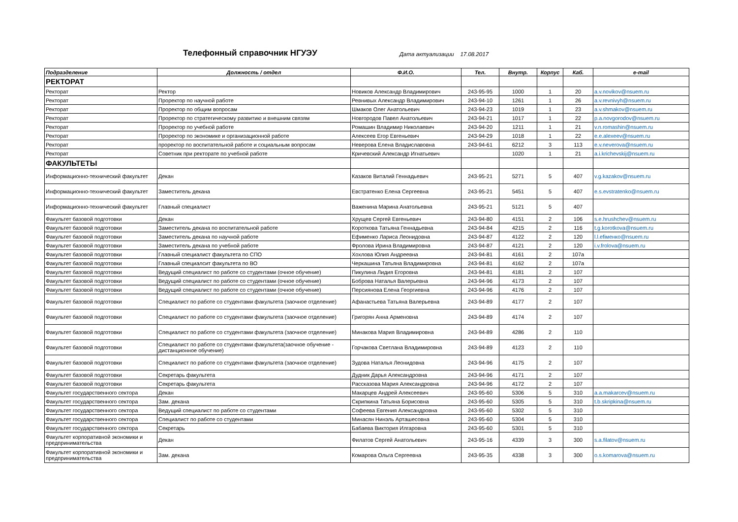Телефонный справочник НГУЭУ
Дата актуализации 17.08.2017
| Подразделение | Должность / отдел | Ф.И.О. | Тел. | Внутр. | Корпус | Каб. | e-mail |
| --- | --- | --- | --- | --- | --- | --- | --- |
| РЕКТОРАТ | | | | | | | |
| Ректорат | Ректор | Новиков Александр Владимирович | 243-95-95 | 1000 | 1 | 20 | a.v.novikov@nsuem.ru |
| Ректорат | Проректор по научной работе | Ревнивых Александр Владимирович | 243-94-10 | 1261 | 1 | 26 | a.v.revnivyh@nsuem.ru |
| Ректорат | Проректор по общим вопросам | Шмаков Олег Анатольевич | 243-94-23 | 1019 | 1 | 23 | a.v.shmakov@nsuem.ru |
| Ректорат | Проректор по стратегическому развитию и внешним связям | Новгородов Павел Анатольевич | 243-94-21 | 1017 | 1 | 22 | p.a.novgorodov@nsuem.ru |
| Ректорат | Проректор по учебной работе | Ромашин Владимир Николаевич | 243-94-20 | 1211 | 1 | 21 | v.n.romashin@nsuem.ru |
| Ректорат | Проректор по экономике и организационной работе | Алексеев Егор Евгеньевич | 243-94-29 | 1018 | 1 | 22 | e.e.alexeev@nsuem.ru |
| Ректорат | проректор по воспитательной работе и социальным вопросам | Неверова Елена Владиславовна | 243-94-61 | 6212 | 3 | 113 | e.v.neverova@nsuem.ru |
| Ректорат | Советник при ректорате по учебной работе | Кричевский Александр Игнатьевич | | 1020 | 1 | 21 | a.i.krichevskij@nsuem.ru |
| ФАКУЛЬТЕТЫ | | | | | | | |
| Информационно-технический факультет | Декан | Казаков Виталий Геннадьевич | 243-95-21 | 5271 | 5 | 407 | v.g.kazakov@nsuem.ru |
| Информационно-технический факультет | Заместитель декана | Евстратенко Елена Сергеевна | 243-95-21 | 5451 | 5 | 407 | e.s.evstratenko@nsuem.ru |
| Информационно-технический факультет | Главный специалист | Важенина Марина Анатольевна | 243-95-21 | 5121 | 5 | 407 | |
| Факультет базовой подготовки | Декан | Хрущев Сергей Евгеньевич | 243-94-80 | 4151 | 2 | 106 | s.e.hrushchev@nsuem.ru |
| Факультет базовой подготовки | Заместитель декана по воспитательной работе | Короткова Татьяна Геннадьевна | 243-94-84 | 4215 | 2 | 116 | t.g.korotkova@nsuem.ru |
| Факультет базовой подготовки | Заместитель декана по научной работе | Ефименко Лариса Леонидовна | 243-94-87 | 4122 | 2 | 120 | l.l.efiменко@nsuem.ru |
| Факультет базовой подготовки | Заместитель декана по учебной работе | Фролова Ирина Владимировна | 243-94-87 | 4121 | 2 | 120 | i.v.frolova@nsuem.ru |
| Факультет базовой подготовки | Главный специалист факультета по СПО | Хохлова Юлия Андреевна | 243-94-81 | 4161 | 2 | 107а | |
| Факультет базовой подготовки | Главный специалсит факультета по ВО | Черкашина Татьяна Владимировна | 243-94-81 | 4162 | 2 | 107а | |
| Факультет базовой подготовки | Ведущий специалист по работе со студентами (очное обучение) | Пикулина Лидия Егоровна | 243-94-81 | 4181 | 2 | 107 | |
| Факультет базовой подготовки | Ведущий специалист по работе со студентами (очное обучение) | Боброва Наталья Валерьевна | 243-94-96 | 4173 | 2 | 107 | |
| Факультет базовой подготовки | Ведущий специалист по работе со студентами (очное обучение) | Персиянова Елена Георгиевна | 243-94-96 | 4176 | 2 | 107 | |
| Факультет базовой подготовки | Специалист по работе со студентами факультета (заочное отделение) | Афанастьева Татьяна Валерьевна | 243-94-89 | 4177 | 2 | 107 | |
| Факультет базовой подготовки | Специалист по работе со студентами факультета (заочное отделение) | Григорян Анна Арменовна | 243-94-89 | 4174 | 2 | 107 | |
| Факультет базовой подготовки | Специалист по работе со студентами факультета (заочное отделение) | Минакова Мария Владимировна | 243-94-89 | 4286 | 2 | 110 | |
| Факультет базовой подготовки | Специалист по работе со студентами факультета(заочное обучение - дистанционное обучение) | Горчакова Светлана Владимировна | 243-94-89 | 4123 | 2 | 110 | |
| Факультет базовой подготовки | Специалист по работе со студентами факультета (заочное отделение) | Зудова Наталья Леонидовна | 243-94-96 | 4175 | 2 | 107 | |
| Факультет базовой подготовки | Секретарь факультета | Дудник Дарья Александровна | 243-94-96 | 4171 | 2 | 107 | |
| Факультет базовой подготовки | Секретарь факультета | Рассказова Мария Александровна | 243-94-96 | 4172 | 2 | 107 | |
| Факультет государственного сектора | Декан | Макарцев Андрей Алексеевич | 243-95-60 | 5306 | 5 | 310 | a.a.makarcev@nsuem.ru |
| Факультет государственного сектора | Зам. декана | Скрипкина Татьяна Борисовна | 243-95-60 | 5305 | 5 | 310 | t.b.skripkina@nsuem.ru |
| Факультет государственного сектора | Ведущий специалист по работе со студентами | Софеева Евгения Александровна | 243-95-60 | 5302 | 5 | 310 | |
| Факультет государственного сектора | Специалист по работе со студентами | Минасян Нинэль Арташесовна | 243-95-60 | 5304 | 5 | 310 | |
| Факультет государственного сектора | Секретарь | Бабаева Виктория Илгаровна | 243-95-60 | 5301 | 5 | 310 | |
| Факультет корпоративной экономики и предпринимательства | Декан | Филатов Сергей Анатольевич | 243-95-16 | 4339 | 3 | 300 | s.a.filatov@nsuem.ru |
| Факультет корпоративной экономики и предпринимательства | Зам. декана | Комарова Ольга Сергеевна | 243-95-35 | 4338 | 3 | 300 | o.s.komarova@nsuem.ru |